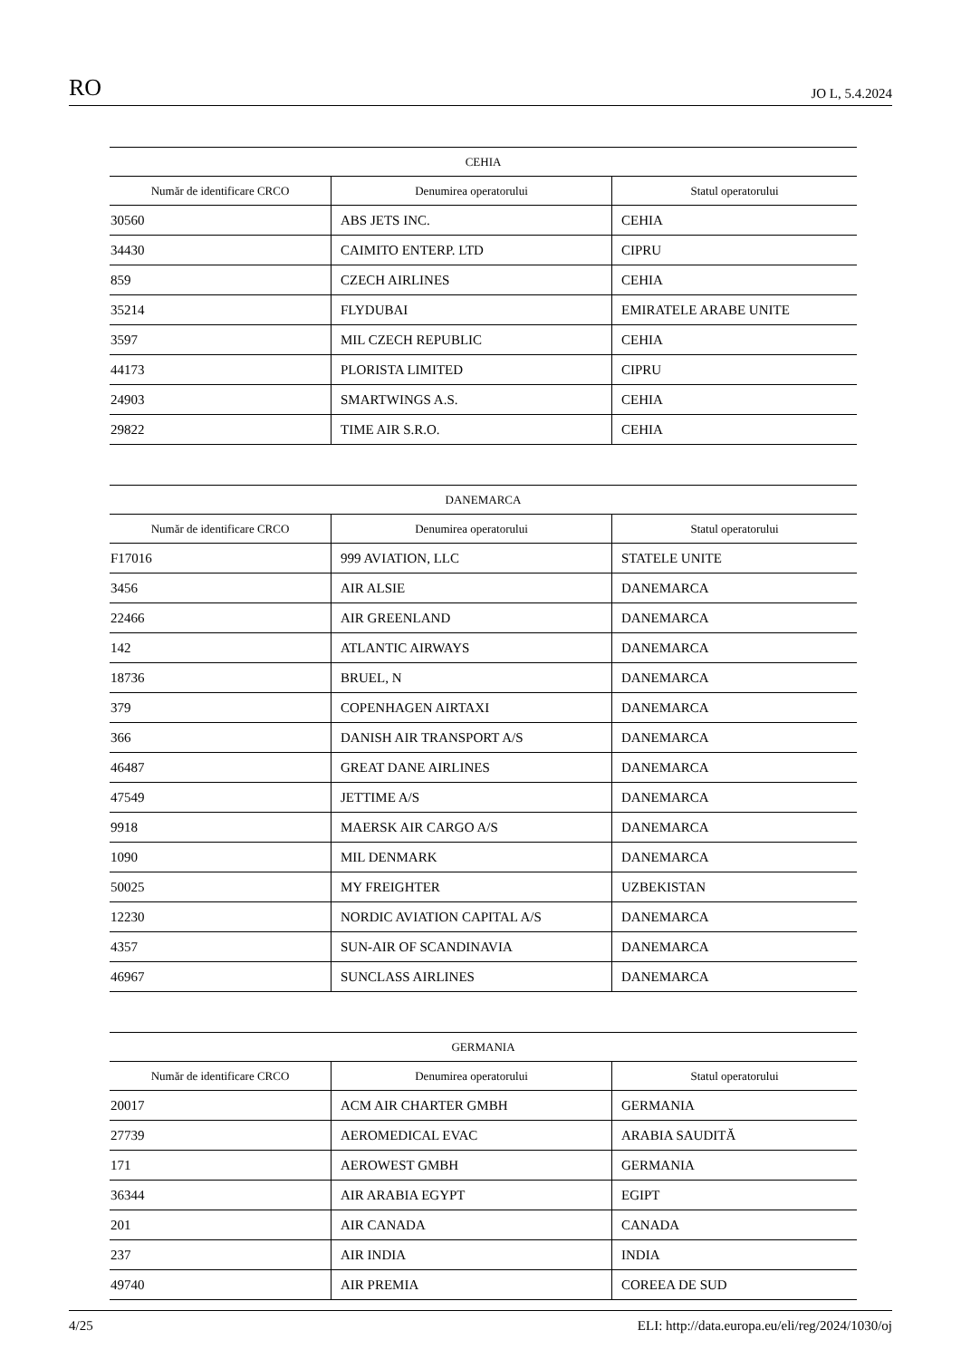RO JO L, 5.4.2024
| CEHIA | | |
| --- | --- | --- |
| Număr de identificare CRCO | Denumirea operatorului | Statul operatorului |
| 30560 | ABS JETS INC. | CEHIA |
| 34430 | CAIMITO ENTERP. LTD | CIPRU |
| 859 | CZECH AIRLINES | CEHIA |
| 35214 | FLYDUBAI | EMIRATELE ARABE UNITE |
| 3597 | MIL CZECH REPUBLIC | CEHIA |
| 44173 | PLORISTA LIMITED | CIPRU |
| 24903 | SMARTWINGS A.S. | CEHIA |
| 29822 | TIME AIR S.R.O. | CEHIA |
| DANEMARCA | | |
| --- | --- | --- |
| Număr de identificare CRCO | Denumirea operatorului | Statul operatorului |
| F17016 | 999 AVIATION, LLC | STATELE UNITE |
| 3456 | AIR ALSIE | DANEMARCA |
| 22466 | AIR GREENLAND | DANEMARCA |
| 142 | ATLANTIC AIRWAYS | DANEMARCA |
| 18736 | BRUEL, N | DANEMARCA |
| 379 | COPENHAGEN AIRTAXI | DANEMARCA |
| 366 | DANISH AIR TRANSPORT A/S | DANEMARCA |
| 46487 | GREAT DANE AIRLINES | DANEMARCA |
| 47549 | JETTIME A/S | DANEMARCA |
| 9918 | MAERSK AIR CARGO A/S | DANEMARCA |
| 1090 | MIL DENMARK | DANEMARCA |
| 50025 | MY FREIGHTER | UZBEKISTAN |
| 12230 | NORDIC AVIATION CAPITAL A/S | DANEMARCA |
| 4357 | SUN-AIR OF SCANDINAVIA | DANEMARCA |
| 46967 | SUNCLASS AIRLINES | DANEMARCA |
| GERMANIA | | |
| --- | --- | --- |
| Număr de identificare CRCO | Denumirea operatorului | Statul operatorului |
| 20017 | ACM AIR CHARTER GMBH | GERMANIA |
| 27739 | AEROMEDICAL EVAC | ARABIA SAUDITĂ |
| 171 | AEROWEST GMBH | GERMANIA |
| 36344 | AIR ARABIA EGYPT | EGIPT |
| 201 | AIR CANADA | CANADA |
| 237 | AIR INDIA | INDIA |
| 49740 | AIR PREMIA | COREEA DE SUD |
4/25 ELI: http://data.europa.eu/eli/reg/2024/1030/oj